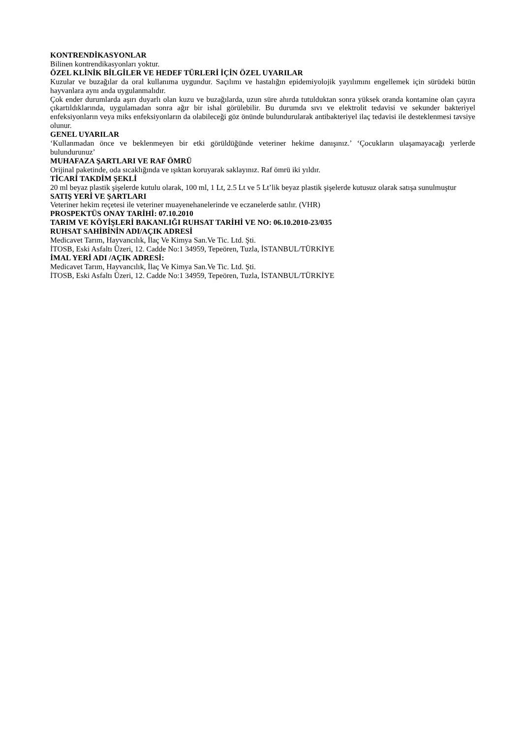KONTRENDİKASYONLAR
Bilinen kontrendikasyonları yoktur.
ÖZEL KLİNİK BİLGİLER VE HEDEF TÜRLERİ İÇİN ÖZEL UYARILAR
Kuzular ve buzağılar da oral kullanıma uygundur. Saçılımı ve hastalığın epidemiyolojik yayılımını engellemek için sürüdeki bütün hayvanlara aynı anda uygulanmalıdır.
Çok ender durumlarda aşırı duyarlı olan kuzu ve buzağılarda, uzun süre ahırda tutulduktan sonra yüksek oranda kontamine olan çayıra çıkartıldıklarında, uygulamadan sonra ağır bir ishal görülebilir. Bu durumda sıvı ve elektrolit tedavisi ve sekunder bakteriyel enfeksiyonların veya miks enfeksiyonların da olabileceği göz önünde bulundurularak antibakteriyel ilaç tedavisi ile desteklenmesi tavsiye olunur.
GENEL UYARILAR
‘Kullanmadan önce ve beklenmeyen bir etki görüldüğünde veteriner hekime danışınız.’ ‘Çocukların ulaşamayacağı yerlerde bulundurunuz’
MUHAFAZA ŞARTLARI VE RAF ÖMRÜ
Orijinal paketinde, oda sıcaklığında ve ışıktan koruyarak saklayınız. Raf ömrü iki yıldır.
TİCARİ TAKDİM ŞEKLİ
20 ml beyaz plastik şişelerde kutulu olarak, 100 ml, 1 Lt, 2.5 Lt ve 5 Lt’lik beyaz plastik şişelerde kutusuz olarak satışa sunulmuştur
SATIŞ YERİ VE ŞARTLARI
Veteriner hekim reçetesi ile veteriner muayenehanelerinde ve eczanelerde satılır. (VHR)
PROSPEKTÜS ONAY TARİHİ: 07.10.2010
TARIM VE KÖYİŞLERİ BAKANLIĞI RUHSAT TARİHİ VE NO: 06.10.2010-23/035
RUHSAT SAHİBİNİN ADI/AÇIK ADRESİ
Medicavet Tarım, Hayvancılık, İlaç Ve Kimya San.Ve Tic. Ltd. Şti.
İTOSB, Eski Asfaltı Üzeri, 12. Cadde No:1 34959, Tepeören, Tuzla, İSTANBUL/TÜRKİYE
İMAL YERİ ADI /AÇIK ADRESİ:
Medicavet Tarım, Hayvancılık, İlaç Ve Kimya San.Ve Tic. Ltd. Şti.
İTOSB, Eski Asfaltı Üzeri, 12. Cadde No:1 34959, Tepeören, Tuzla, İSTANBUL/TÜRKİYE